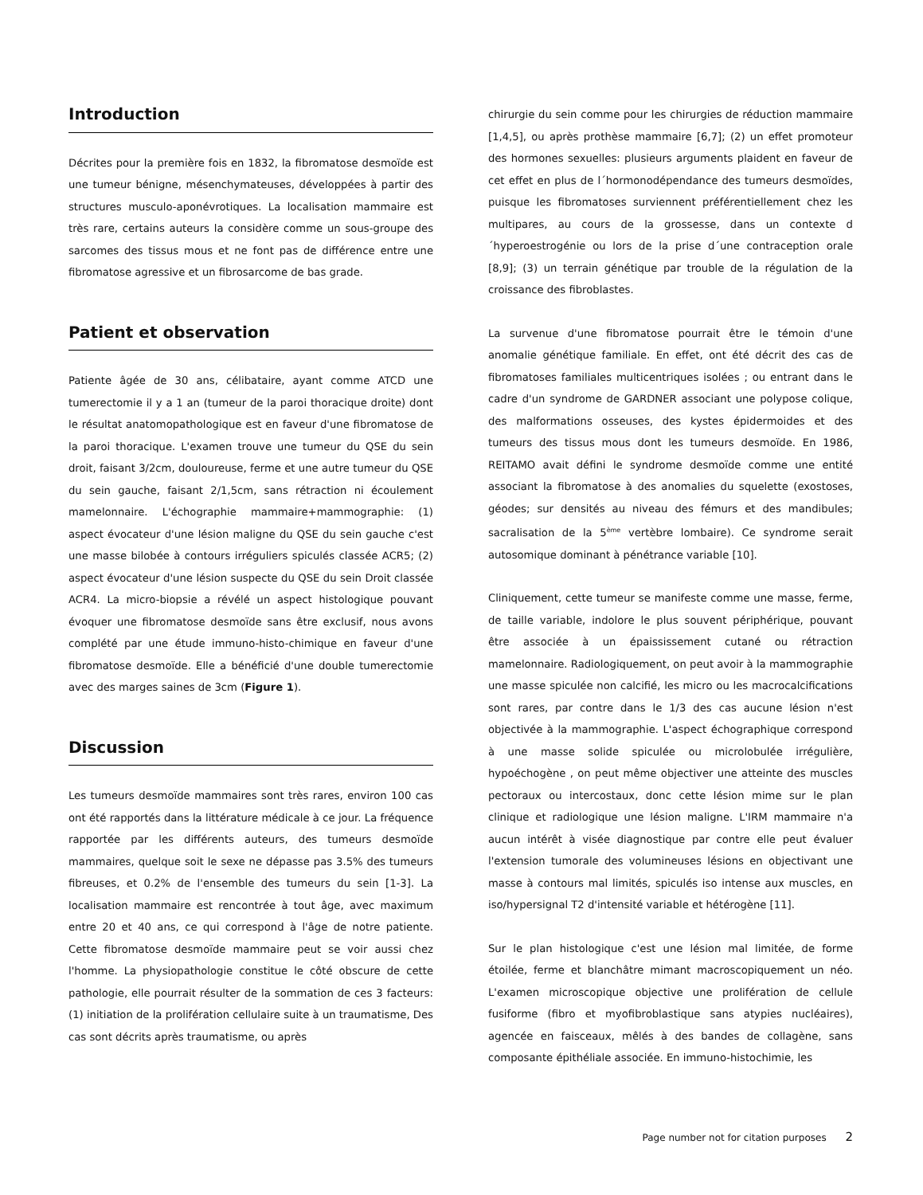Introduction
Décrites pour la première fois en 1832, la fibromatose desmoïde est une tumeur bénigne, mésenchymateuses, développées à partir des structures musculo-aponévrotiques. La localisation mammaire est très rare, certains auteurs la considère comme un sous-groupe des sarcomes des tissus mous et ne font pas de différence entre une fibromatose agressive et un fibrosarcome de bas grade.
Patient et observation
Patiente âgée de 30 ans, célibataire, ayant comme ATCD une tumerectomie il y a 1 an (tumeur de la paroi thoracique droite) dont le résultat anatomopathologique est en faveur d'une fibromatose de la paroi thoracique. L'examen trouve une tumeur du QSE du sein droit, faisant 3/2cm, douloureuse, ferme et une autre tumeur du QSE du sein gauche, faisant 2/1,5cm, sans rétraction ni écoulement mamelonnaire. L'échographie mammaire+mammographie: (1) aspect évocateur d'une lésion maligne du QSE du sein gauche c'est une masse bilobée à contours irréguliers spiculés classée ACR5; (2) aspect évocateur d'une lésion suspecte du QSE du sein Droit classée ACR4. La micro-biopsie a révélé un aspect histologique pouvant évoquer une fibromatose desmoïde sans être exclusif, nous avons complété par une étude immuno-histo-chimique en faveur d'une fibromatose desmoïde. Elle a bénéficié d'une double tumerectomie avec des marges saines de 3cm (Figure 1).
Discussion
Les tumeurs desmoïde mammaires sont très rares, environ 100 cas ont été rapportés dans la littérature médicale à ce jour. La fréquence rapportée par les différents auteurs, des tumeurs desmoïde mammaires, quelque soit le sexe ne dépasse pas 3.5% des tumeurs fibreuses, et 0.2% de l'ensemble des tumeurs du sein [1-3]. La localisation mammaire est rencontrée à tout âge, avec maximum entre 20 et 40 ans, ce qui correspond à l'âge de notre patiente. Cette fibromatose desmoïde mammaire peut se voir aussi chez l'homme. La physiopathologie constitue le côté obscure de cette pathologie, elle pourrait résulter de la sommation de ces 3 facteurs: (1) initiation de la prolifération cellulaire suite à un traumatisme, Des cas sont décrits après traumatisme, ou après
chirurgie du sein comme pour les chirurgies de réduction mammaire [1,4,5], ou après prothèse mammaire [6,7]; (2) un effet promoteur des hormones sexuelles: plusieurs arguments plaident en faveur de cet effet en plus de l´hormonodépendance des tumeurs desmoïdes, puisque les fibromatoses surviennent préférentiellement chez les multipares, au cours de la grossesse, dans un contexte d´hyperoestrogénie ou lors de la prise d´une contraception orale [8,9]; (3) un terrain génétique par trouble de la régulation de la croissance des fibroblastes.
La survenue d'une fibromatose pourrait être le témoin d'une anomalie génétique familiale. En effet, ont été décrit des cas de fibromatoses familiales multicentriques isolées ; ou entrant dans le cadre d'un syndrome de GARDNER associant une polypose colique, des malformations osseuses, des kystes épidermoides et des tumeurs des tissus mous dont les tumeurs desmoïde. En 1986, REITAMO avait défini le syndrome desmoïde comme une entité associant la fibromatose à des anomalies du squelette (exostoses, géodes; sur densités au niveau des fémurs et des mandibules; sacralisation de la 5<sup>ème</sup> vertèbre lombaire). Ce syndrome serait autosomique dominant à pénétrance variable [10].
Cliniquement, cette tumeur se manifeste comme une masse, ferme, de taille variable, indolore le plus souvent périphérique, pouvant être associée à un épaississement cutané ou rétraction mamelonnaire. Radiologiquement, on peut avoir à la mammographie une masse spiculée non calcifié, les micro ou les macrocalcifications sont rares, par contre dans le 1/3 des cas aucune lésion n'est objectivée à la mammographie. L'aspect échographique correspond à une masse solide spiculée ou microlobulée irrégulière, hypoéchogène , on peut même objectiver une atteinte des muscles pectoraux ou intercostaux, donc cette lésion mime sur le plan clinique et radiologique une lésion maligne. L'IRM mammaire n'a aucun intérêt à visée diagnostique par contre elle peut évaluer l'extension tumorale des volumineuses lésions en objectivant une masse à contours mal limités, spiculés iso intense aux muscles, en iso/hypersignal T2 d'intensité variable et hétérogène [11].
Sur le plan histologique c'est une lésion mal limitée, de forme étoilée, ferme et blanchâtre mimant macroscopiquement un néo. L'examen microscopique objective une prolifération de cellule fusiforme (fibro et myofibroblastique sans atypies nucléaires), agencée en faisceaux, mêlés à des bandes de collagène, sans composante épithéliale associée. En immuno-histochimie, les
Page number not for citation purposes 2